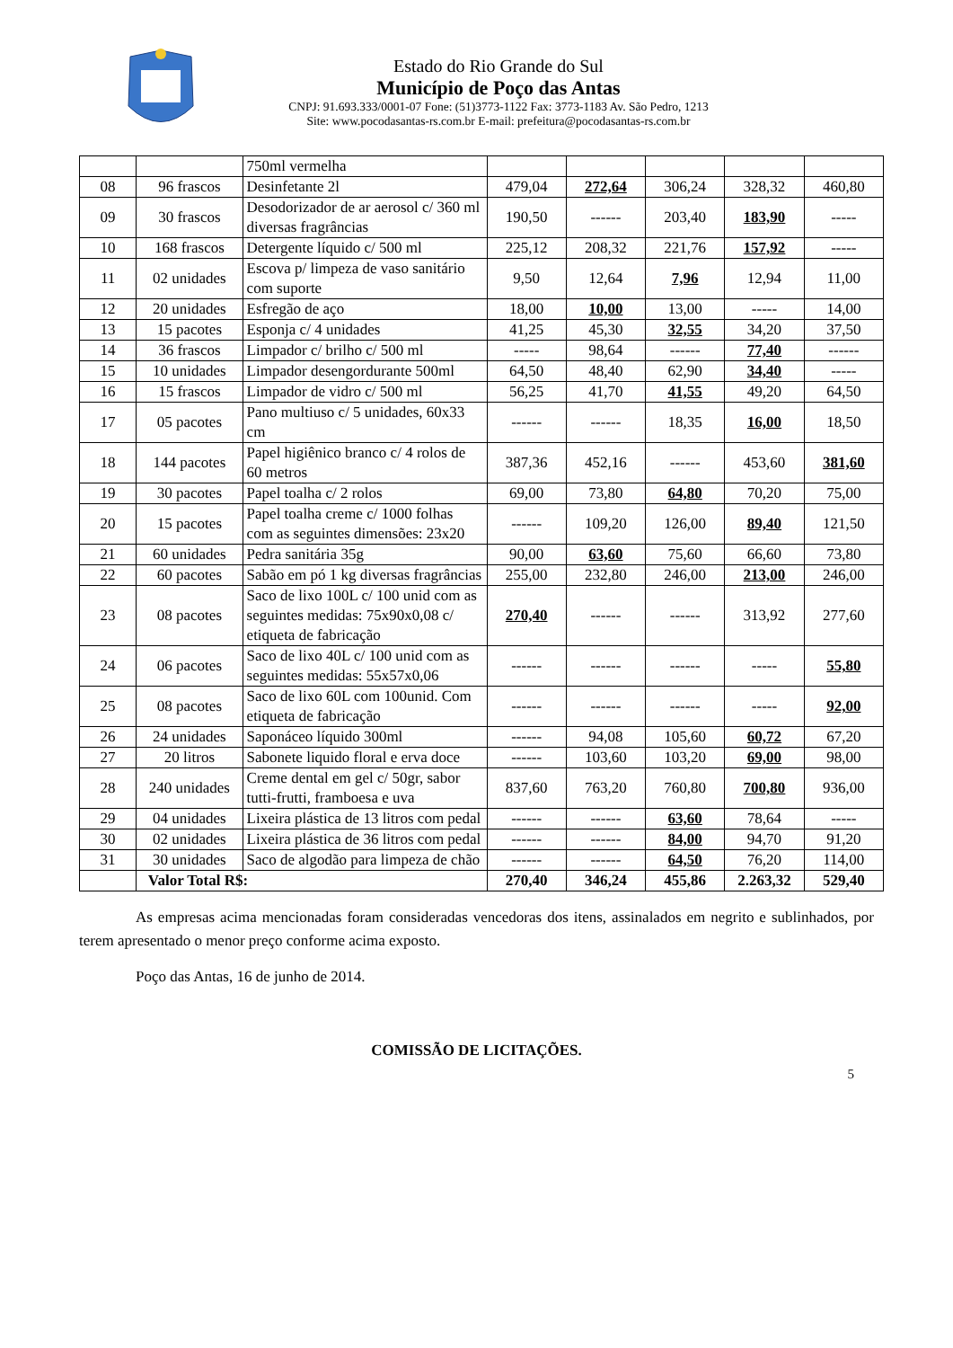Estado do Rio Grande do Sul
Município de Poço das Antas
CNPJ: 91.693.333/0001-07 Fone: (51)3773-1122 Fax: 3773-1183 Av. São Pedro, 1213
Site: www.pocodasantas-rs.com.br E-mail: prefeitura@pocodasantas-rs.com.br
| | | 750ml vermelha | | | | | |
| 08 | 96 frascos | Desinfetante 2l | 479,04 | 272,64 | 306,24 | 328,32 | 460,80 |
| 09 | 30 frascos | Desodorizador de ar aerosol c/ 360 ml diversas fragrâncias | 190,50 | ------ | 203,40 | 183,90 | ----- |
| 10 | 168 frascos | Detergente líquido c/ 500 ml | 225,12 | 208,32 | 221,76 | 157,92 | ----- |
| 11 | 02 unidades | Escova p/ limpeza de vaso sanitário com suporte | 9,50 | 12,64 | 7,96 | 12,94 | 11,00 |
| 12 | 20 unidades | Esfregão de aço | 18,00 | 10,00 | 13,00 | ----- | 14,00 |
| 13 | 15 pacotes | Esponja c/ 4 unidades | 41,25 | 45,30 | 32,55 | 34,20 | 37,50 |
| 14 | 36 frascos | Limpador c/ brilho c/ 500 ml | ----- | 98,64 | ------ | 77,40 | ------ |
| 15 | 10 unidades | Limpador desengordurante 500ml | 64,50 | 48,40 | 62,90 | 34,40 | ----- |
| 16 | 15 frascos | Limpador de vidro c/ 500 ml | 56,25 | 41,70 | 41,55 | 49,20 | 64,50 |
| 17 | 05 pacotes | Pano multiuso c/ 5 unidades, 60x33 cm | ------ | ------ | 18,35 | 16,00 | 18,50 |
| 18 | 144 pacotes | Papel higiênico branco c/ 4 rolos de 60 metros | 387,36 | 452,16 | ------ | 453,60 | 381,60 |
| 19 | 30 pacotes | Papel toalha c/ 2 rolos | 69,00 | 73,80 | 64,80 | 70,20 | 75,00 |
| 20 | 15 pacotes | Papel toalha creme c/ 1000 folhas com as seguintes dimensões: 23x20 | ------ | 109,20 | 126,00 | 89,40 | 121,50 |
| 21 | 60 unidades | Pedra sanitária 35g | 90,00 | 63,60 | 75,60 | 66,60 | 73,80 |
| 22 | 60 pacotes | Sabão em pó 1 kg diversas fragrâncias | 255,00 | 232,80 | 246,00 | 213,00 | 246,00 |
| 23 | 08 pacotes | Saco de lixo 100L c/ 100 unid com as seguintes medidas: 75x90x0,08 c/ etiqueta de fabricação | 270,40 | ------ | ------ | 313,92 | 277,60 |
| 24 | 06 pacotes | Saco de lixo 40L c/ 100 unid com as seguintes medidas: 55x57x0,06 | ------ | ------ | ------ | ----- | 55,80 |
| 25 | 08 pacotes | Saco de lixo 60L com 100unid. Com etiqueta de fabricação | ------ | ------ | ------ | ----- | 92,00 |
| 26 | 24 unidades | Saponáceo líquido 300ml | ------ | 94,08 | 105,60 | 60,72 | 67,20 |
| 27 | 20 litros | Sabonete liquido floral e erva doce | ------ | 103,60 | 103,20 | 69,00 | 98,00 |
| 28 | 240 unidades | Creme dental em gel c/ 50gr, sabor tutti-frutti, framboesa e uva | 837,60 | 763,20 | 760,80 | 700,80 | 936,00 |
| 29 | 04 unidades | Lixeira plástica de 13 litros com pedal | ------ | ------ | 63,60 | 78,64 | ----- |
| 30 | 02 unidades | Lixeira plástica de 36 litros com pedal | ------ | ------ | 84,00 | 94,70 | 91,20 |
| 31 | 30 unidades | Saco de algodão para limpeza de chão | ------ | ------ | 64,50 | 76,20 | 114,00 |
| | Valor Total R$: | | 270,40 | 346,24 | 455,86 | 2.263,32 | 529,40 |
As empresas acima mencionadas foram consideradas vencedoras dos itens, assinalados em negrito e sublinhados, por terem apresentado o menor preço conforme acima exposto.
Poço das Antas, 16 de junho de 2014.
COMISSÃO DE LICITAÇÕES.
5